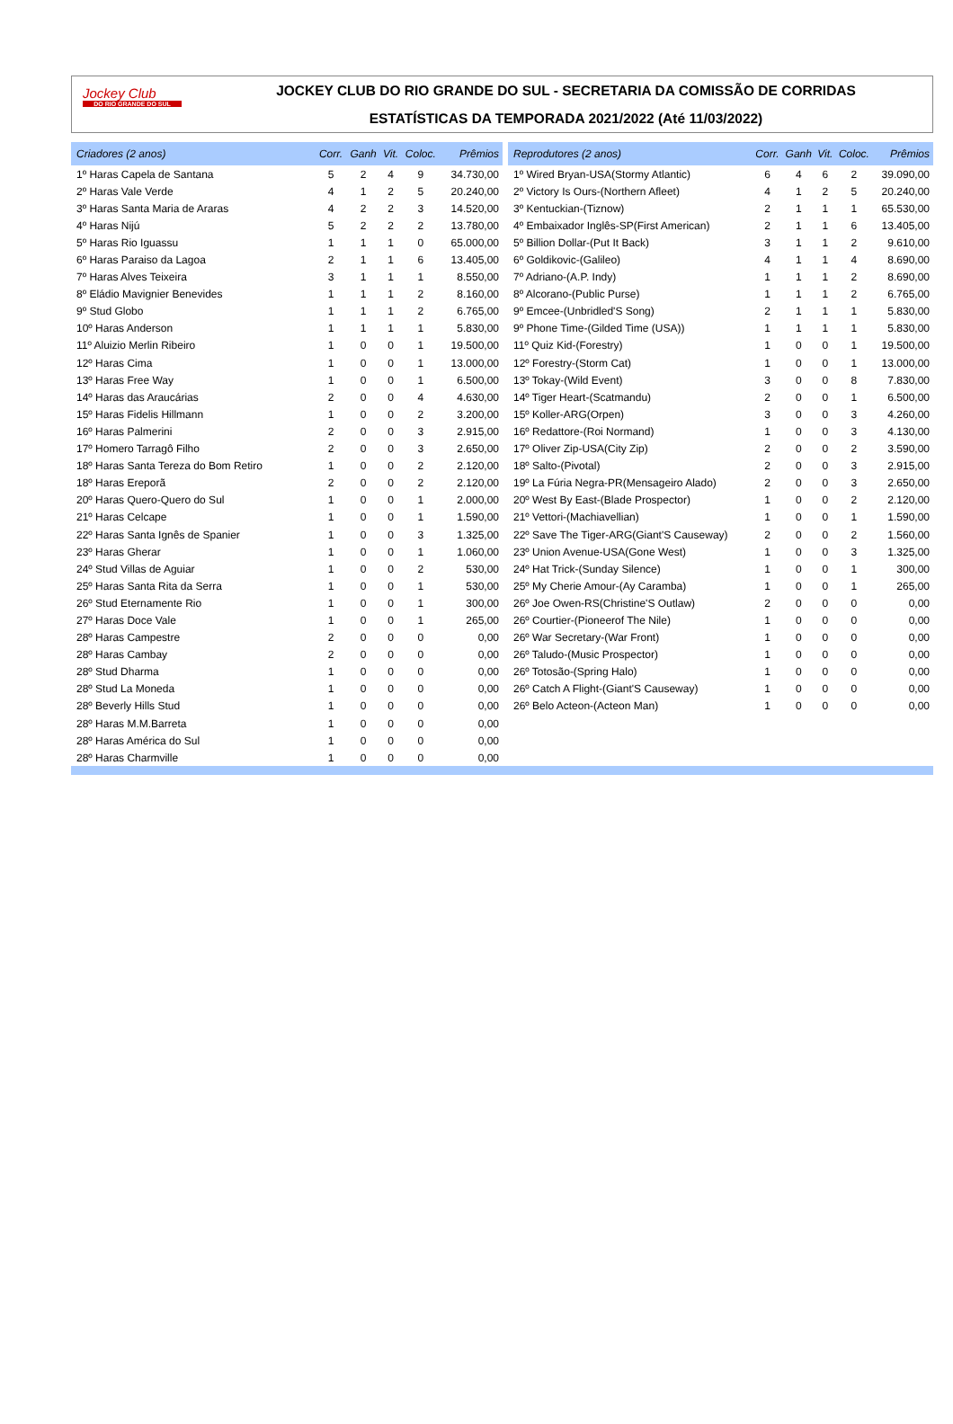Jockey Club
DO RIO GRANDE DO SUL
JOCKEY CLUB DO RIO GRANDE DO SUL - SECRETARIA DA COMISSÃO DE CORRIDAS
ESTATÍSTICAS DA TEMPORADA 2021/2022 (Até 11/03/2022)
| Criadores (2 anos) | Corr. | Ganh | Vit. | Coloc. | Prêmios |
| --- | --- | --- | --- | --- | --- |
| 1º Haras Capela de Santana | 5 | 2 | 4 | 9 | 34.730,00 |
| 2º Haras Vale Verde | 4 | 1 | 2 | 5 | 20.240,00 |
| 3º Haras Santa Maria de Araras | 4 | 2 | 2 | 3 | 14.520,00 |
| 4º Haras Nijú | 5 | 2 | 2 | 2 | 13.780,00 |
| 5º Haras Rio Iguassu | 1 | 1 | 1 | 0 | 65.000,00 |
| 6º Haras Paraiso da Lagoa | 2 | 1 | 1 | 6 | 13.405,00 |
| 7º Haras Alves Teixeira | 3 | 1 | 1 | 1 | 8.550,00 |
| 8º Eládio Mavignier Benevides | 1 | 1 | 1 | 2 | 8.160,00 |
| 9º Stud Globo | 1 | 1 | 1 | 2 | 6.765,00 |
| 10º Haras Anderson | 1 | 1 | 1 | 1 | 5.830,00 |
| 11º Aluizio Merlin Ribeiro | 1 | 0 | 0 | 1 | 19.500,00 |
| 12º Haras Cima | 1 | 0 | 0 | 1 | 13.000,00 |
| 13º Haras Free Way | 1 | 0 | 0 | 1 | 6.500,00 |
| 14º Haras das Araucárias | 2 | 0 | 0 | 4 | 4.630,00 |
| 15º Haras Fidelis Hillmann | 1 | 0 | 0 | 2 | 3.200,00 |
| 16º Haras Palmerini | 2 | 0 | 0 | 3 | 2.915,00 |
| 17º Homero Tarragô Filho | 2 | 0 | 0 | 3 | 2.650,00 |
| 18º Haras Santa Tereza do Bom Retiro | 1 | 0 | 0 | 2 | 2.120,00 |
| 18º Haras Ereporã | 2 | 0 | 0 | 2 | 2.120,00 |
| 20º Haras Quero-Quero do Sul | 1 | 0 | 0 | 1 | 2.000,00 |
| 21º Haras Celcape | 1 | 0 | 0 | 1 | 1.590,00 |
| 22º Haras Santa Ignês de Spanier | 1 | 0 | 0 | 3 | 1.325,00 |
| 23º Haras Gherar | 1 | 0 | 0 | 1 | 1.060,00 |
| 24º Stud Villas de Aguiar | 1 | 0 | 0 | 2 | 530,00 |
| 25º Haras Santa Rita da Serra | 1 | 0 | 0 | 1 | 530,00 |
| 26º Stud Eternamente Rio | 1 | 0 | 0 | 1 | 300,00 |
| 27º Haras Doce Vale | 1 | 0 | 0 | 1 | 265,00 |
| 28º Haras Campestre | 2 | 0 | 0 | 0 | 0,00 |
| 28º Haras Cambay | 2 | 0 | 0 | 0 | 0,00 |
| 28º Stud Dharma | 1 | 0 | 0 | 0 | 0,00 |
| 28º Stud La Moneda | 1 | 0 | 0 | 0 | 0,00 |
| 28º Beverly Hills Stud | 1 | 0 | 0 | 0 | 0,00 |
| 28º Haras M.M.Barreta | 1 | 0 | 0 | 0 | 0,00 |
| 28º Haras América do Sul | 1 | 0 | 0 | 0 | 0,00 |
| 28º Haras Charmville | 1 | 0 | 0 | 0 | 0,00 |
| Reprodutores (2 anos) | Corr. | Ganh | Vit. | Coloc. | Prêmios |
| --- | --- | --- | --- | --- | --- |
| 1º Wired Bryan-USA(Stormy Atlantic) | 6 | 4 | 6 | 2 | 39.090,00 |
| 2º Victory Is Ours-(Northern Afleet) | 4 | 1 | 2 | 5 | 20.240,00 |
| 3º Kentuckian-(Tiznow) | 2 | 1 | 1 | 1 | 65.530,00 |
| 4º Embaixador Inglês-SP(First American) | 2 | 1 | 1 | 6 | 13.405,00 |
| 5º Billion Dollar-(Put It Back) | 3 | 1 | 1 | 2 | 9.610,00 |
| 6º Goldikovic-(Galileo) | 4 | 1 | 1 | 4 | 8.690,00 |
| 7º Adriano-(A.P. Indy) | 1 | 1 | 1 | 2 | 8.690,00 |
| 8º Alcorano-(Public Purse) | 1 | 1 | 1 | 2 | 6.765,00 |
| 9º Emcee-(Unbridled'S Song) | 2 | 1 | 1 | 1 | 5.830,00 |
| 9º Phone Time-(Gilded Time (USA)) | 1 | 1 | 1 | 1 | 5.830,00 |
| 11º Quiz Kid-(Forestry) | 1 | 0 | 0 | 1 | 19.500,00 |
| 12º Forestry-(Storm Cat) | 1 | 0 | 0 | 1 | 13.000,00 |
| 13º Tokay-(Wild Event) | 3 | 0 | 0 | 8 | 7.830,00 |
| 14º Tiger Heart-(Scatmandu) | 2 | 0 | 0 | 1 | 6.500,00 |
| 15º Koller-ARG(Orpen) | 3 | 0 | 0 | 3 | 4.260,00 |
| 16º Redattore-(Roi Normand) | 1 | 0 | 0 | 3 | 4.130,00 |
| 17º Oliver Zip-USA(City Zip) | 2 | 0 | 0 | 2 | 3.590,00 |
| 18º Salto-(Pivotal) | 2 | 0 | 0 | 3 | 2.915,00 |
| 19º La Fúria Negra-PR(Mensageiro Alado) | 2 | 0 | 0 | 3 | 2.650,00 |
| 20º West By East-(Blade Prospector) | 1 | 0 | 0 | 2 | 2.120,00 |
| 21º Vettori-(Machiavellian) | 1 | 0 | 0 | 1 | 1.590,00 |
| 22º Save The Tiger-ARG(Giant'S Causeway) | 2 | 0 | 0 | 2 | 1.560,00 |
| 23º Union Avenue-USA(Gone West) | 1 | 0 | 0 | 3 | 1.325,00 |
| 24º Hat Trick-(Sunday Silence) | 1 | 0 | 0 | 1 | 300,00 |
| 25º My Cherie Amour-(Ay Caramba) | 1 | 0 | 0 | 1 | 265,00 |
| 26º Joe Owen-RS(Christine'S Outlaw) | 2 | 0 | 0 | 0 | 0,00 |
| 26º Courtier-(Pioneerof The Nile) | 1 | 0 | 0 | 0 | 0,00 |
| 26º War Secretary-(War Front) | 1 | 0 | 0 | 0 | 0,00 |
| 26º Taludo-(Music Prospector) | 1 | 0 | 0 | 0 | 0,00 |
| 26º Totosão-(Spring Halo) | 1 | 0 | 0 | 0 | 0,00 |
| 26º Catch A Flight-(Giant'S Causeway) | 1 | 0 | 0 | 0 | 0,00 |
| 26º Belo Acteon-(Acteon Man) | 1 | 0 | 0 | 0 | 0,00 |